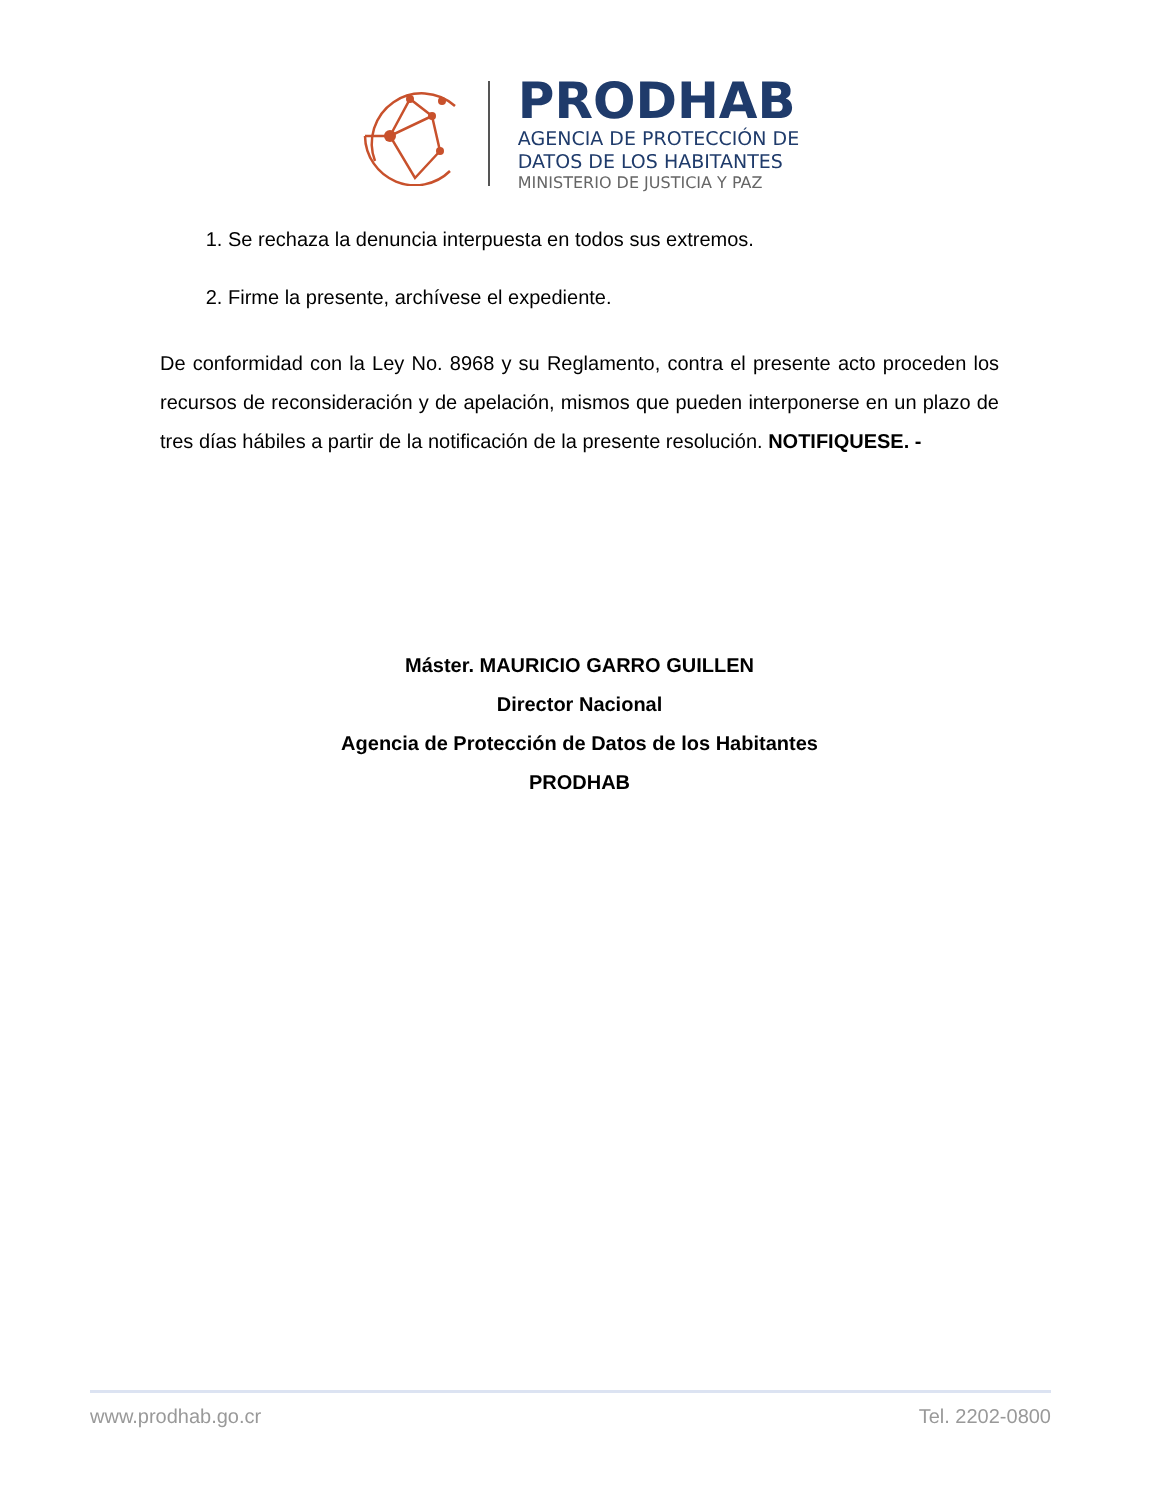PRODHAB
AGENCIA DE PROTECCIÓN DE
DATOS DE LOS HABITANTES
MINISTERIO DE JUSTICIA Y PAZ
1. Se rechaza la denuncia interpuesta en todos sus extremos.
2. Firme la presente, archívese el expediente.
De conformidad con la Ley No. 8968 y su Reglamento, contra el presente acto proceden los recursos de reconsideración y de apelación, mismos que pueden interponerse en un plazo de tres días hábiles a partir de la notificación de la presente resolución. NOTIFIQUESE. -
Máster. MAURICIO GARRO GUILLEN
Director Nacional
Agencia de Protección de Datos de los Habitantes
PRODHAB
www.prodhab.go.cr Tel. 2202-0800